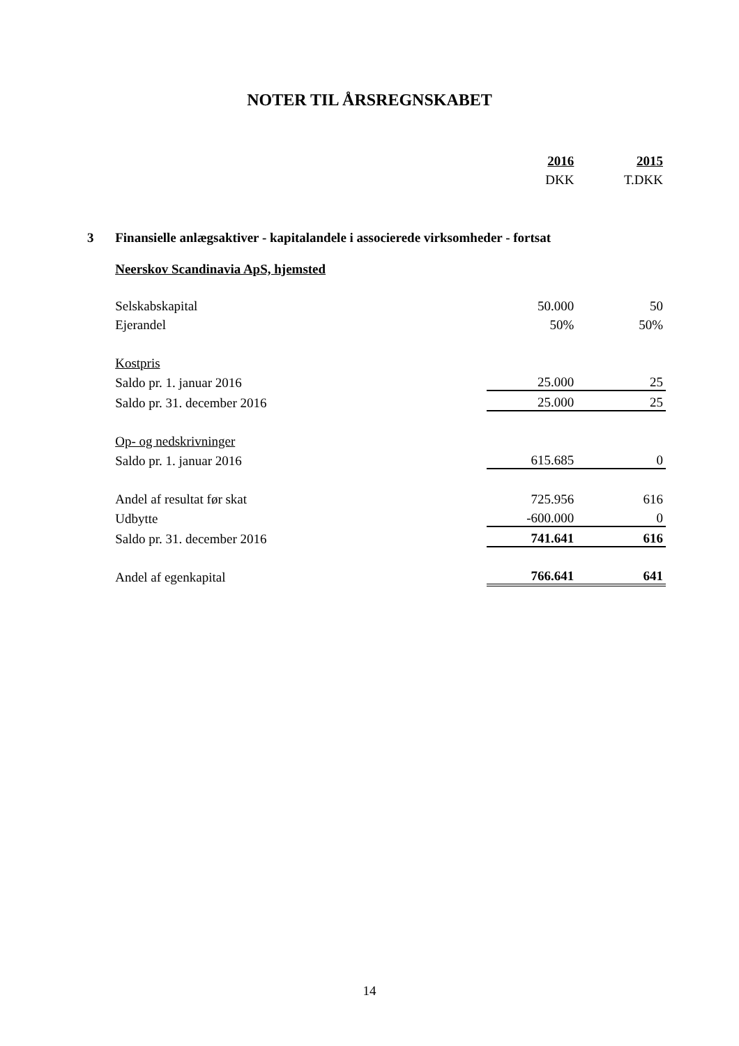NOTER TIL ÅRSREGNSKABET
| | 2016 | 2015 |
| | DKK | T.DKK |
| 3 | Finansielle anlægsaktiver - kapitalandele i associerede virksomheder - fortsat | | |
| | Neerskov Scandinavia ApS, hjemsted | | |
| | Selskabskapital | 50.000 | 50 |
| | Ejerandel | 50% | 50% |
| | Kostpris | | |
| | Saldo pr. 1. januar 2016 | 25.000 | 25 |
| | Saldo pr. 31. december 2016 | 25.000 | 25 |
| | Op- og nedskrivninger | | |
| | Saldo pr. 1. januar 2016 | 615.685 | 0 |
| | Andel af resultat før skat | 725.956 | 616 |
| | Udbytte | -600.000 | 0 |
| | Saldo pr. 31. december 2016 | 741.641 | 616 |
| | Andel af egenkapital | 766.641 | 641 |
14